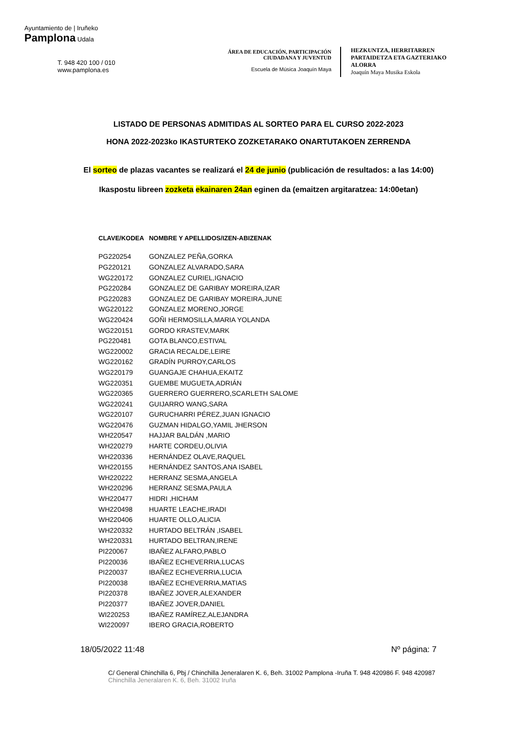Ayuntamiento de | Iruñeko
Pamplona Udala
T. 948 420 100 / 010
www.pamplona.es
ÁREA DE EDUCACIÓN, PARTICIPACIÓN
CIUDADANA Y JUVENTUD
Escuela de Música Joaquín Maya
HEZKUNTZA, HERRITARREN
PARTAIDETZA ETA GAZTERIAKO
ALORRA
Joaquín Maya Musika Eskola
LISTADO DE PERSONAS ADMITIDAS AL SORTEO PARA EL CURSO 2022-2023
HONA 2022-2023ko IKASTURTEKO ZOZKETARAKO ONARTUTAKOEN ZERRENDA
El sorteo de plazas vacantes se realizará el 24 de junio (publicación de resultados: a las 14:00)
Ikaspostu libreen zozketa ekainaren 24an eginen da (emaitzen argitaratzea: 14:00etan)
| CLAVE/KODEA | NOMBRE Y APELLIDOS/IZEN-ABIZENAK |
| --- | --- |
| PG220254 | GONZALEZ PEÑA,GORKA |
| PG220121 | GONZALEZ ALVARADO,SARA |
| WG220172 | GONZALEZ CURIEL,IGNACIO |
| PG220284 | GONZALEZ DE GARIBAY MOREIRA,IZAR |
| PG220283 | GONZALEZ DE GARIBAY MOREIRA,JUNE |
| WG220122 | GONZALEZ MORENO,JORGE |
| WG220424 | GOÑI HERMOSILLA,MARIA YOLANDA |
| WG220151 | GORDO KRASTEV,MARK |
| PG220481 | GOTA BLANCO,ESTIVAL |
| WG220002 | GRACIA RECALDE,LEIRE |
| WG220162 | GRADÍN PURROY,CARLOS |
| WG220179 | GUANGAJE CHAHUA,EKAITZ |
| WG220351 | GUEMBE MUGUETA,ADRIÁN |
| WG220365 | GUERRERO GUERRERO,SCARLETH SALOME |
| WG220241 | GUIJARRO WANG,SARA |
| WG220107 | GURUCHARRI PÉREZ,JUAN IGNACIO |
| WG220476 | GUZMAN HIDALGO,YAMIL JHERSON |
| WH220547 | HAJJAR BALDÁN ,MARIO |
| WH220279 | HARTE CORDEU,OLIVIA |
| WH220336 | HERNÁNDEZ OLAVE,RAQUEL |
| WH220155 | HERNÁNDEZ SANTOS,ANA ISABEL |
| WH220222 | HERRANZ SESMA,ANGELA |
| WH220296 | HERRANZ SESMA,PAULA |
| WH220477 | HIDRI ,HICHAM |
| WH220498 | HUARTE LEACHE,IRADI |
| WH220406 | HUARTE OLLO,ALICIA |
| WH220332 | HURTADO BELTRÁN ,ISABEL |
| WH220331 | HURTADO BELTRAN,IRENE |
| PI220067 | IBAÑEZ ALFARO,PABLO |
| PI220036 | IBAÑEZ ECHEVERRIA,LUCAS |
| PI220037 | IBAÑEZ ECHEVERRIA,LUCIA |
| PI220038 | IBAÑEZ ECHEVERRIA,MATIAS |
| PI220378 | IBAÑEZ JOVER,ALEXANDER |
| PI220377 | IBAÑEZ JOVER,DANIEL |
| WI220253 | IBAÑEZ RAMÍREZ,ALEJANDRA |
| WI220097 | IBERO GRACIA,ROBERTO |
18/05/2022 11:48 Nº página: 7
C/ General Chinchilla 6, Pbj / Chinchilla Jeneralaren K. 6, Beh. 31002 Pamplona -Iruña T. 948 420986 F. 948 420987
Chinchilla Jeneralaren K. 6, Beh. 31002 Iruña